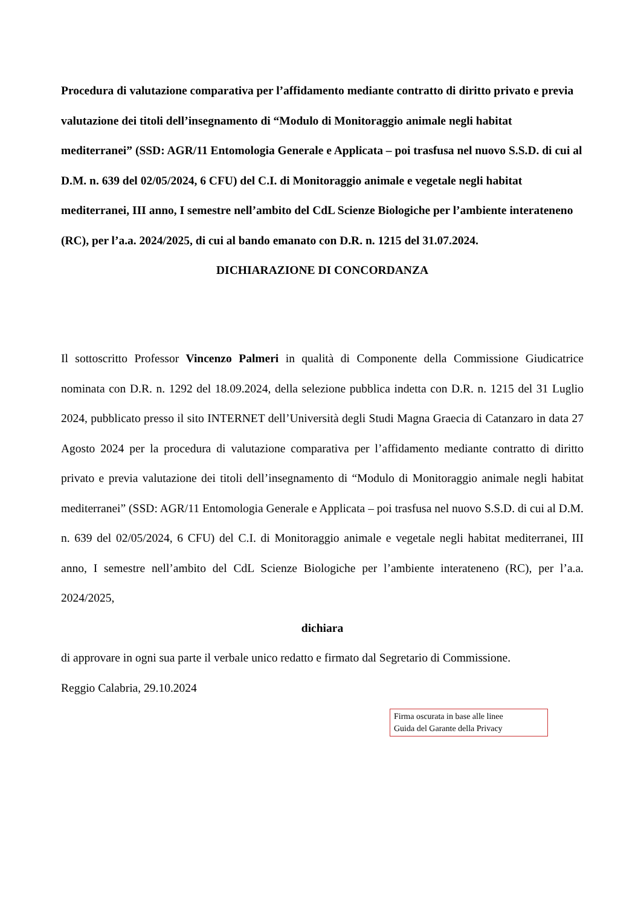Procedura di valutazione comparativa per l’affidamento mediante contratto di diritto privato e previa valutazione dei titoli dell’insegnamento di “Modulo di Monitoraggio animale negli habitat mediterranei” (SSD: AGR/11 Entomologia Generale e Applicata – poi trasfusa nel nuovo S.S.D. di cui al D.M. n. 639 del 02/05/2024, 6 CFU) del C.I. di Monitoraggio animale e vegetale negli habitat mediterranei, III anno, I semestre nell’ambito del CdL Scienze Biologiche per l’ambiente interateneno (RC), per l’a.a. 2024/2025, di cui al bando emanato con D.R. n. 1215 del 31.07.2024.
DICHIARAZIONE DI CONCORDANZA
Il sottoscritto Professor Vincenzo Palmeri in qualità di Componente della Commissione Giudicatrice nominata con D.R. n. 1292 del 18.09.2024, della selezione pubblica indetta con D.R. n. 1215 del 31 Luglio 2024, pubblicato presso il sito INTERNET dell’Università degli Studi Magna Graecia di Catanzaro in data 27 Agosto 2024 per la procedura di valutazione comparativa per l’affidamento mediante contratto di diritto privato e previa valutazione dei titoli dell’insegnamento di “Modulo di Monitoraggio animale negli habitat mediterranei” (SSD: AGR/11 Entomologia Generale e Applicata – poi trasfusa nel nuovo S.S.D. di cui al D.M. n. 639 del 02/05/2024, 6 CFU) del C.I. di Monitoraggio animale e vegetale negli habitat mediterranei, III anno, I semestre nell’ambito del CdL Scienze Biologiche per l’ambiente interateneno (RC), per l’a.a. 2024/2025,
dichiara
di approvare in ogni sua parte il verbale unico redatto e firmato dal Segretario di Commissione.
Reggio Calabria, 29.10.2024
Firma oscurata in base alle linee
Guida del Garante della Privacy